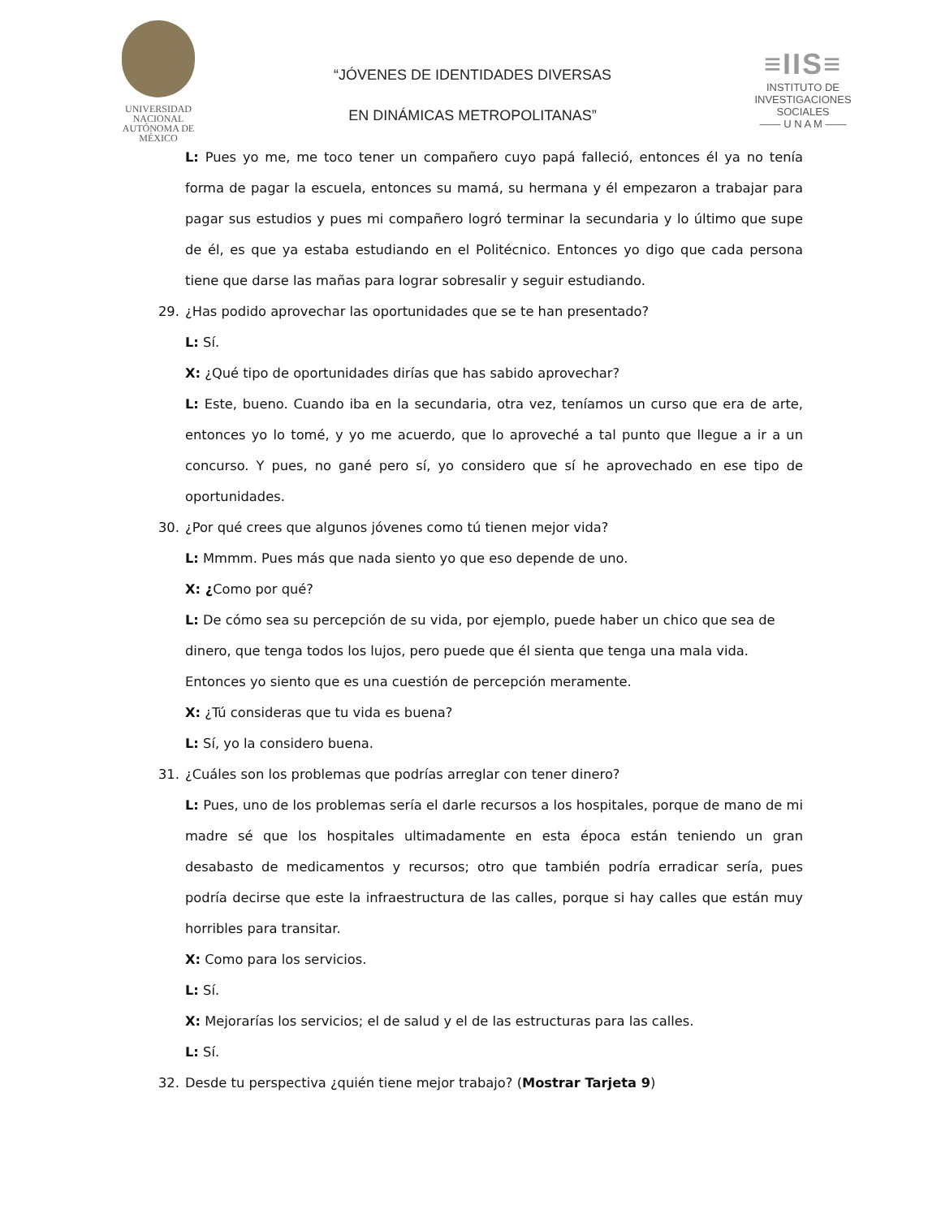UNIVERSIDAD NACIONAL
AUTÓNOMA DE
MÉXICO
“JÓVENES DE IDENTIDADES DIVERSAS
EN DINÁMICAS METROPOLITANAS”
≡IIS≡
INSTITUTO DE INVESTIGACIONES SOCIALES
—— U N A M ——
L: Pues yo me, me toco tener un compañero cuyo papá falleció, entonces él ya no tenía forma de pagar la escuela, entonces su mamá, su hermana y él empezaron a trabajar para pagar sus estudios y pues mi compañero logró terminar la secundaria y lo último que supe de él, es que ya estaba estudiando en el Politécnico. Entonces yo digo que cada persona tiene que darse las mañas para lograr sobresalir y seguir estudiando.
29. ¿Has podido aprovechar las oportunidades que se te han presentado?
L: Sí.
X: ¿Qué tipo de oportunidades dirías que has sabido aprovechar?
L: Este, bueno. Cuando iba en la secundaria, otra vez, teníamos un curso que era de arte, entonces yo lo tomé, y yo me acuerdo, que lo aproveché a tal punto que llegue a ir a un concurso. Y pues, no gané pero sí, yo considero que sí he aprovechado en ese tipo de oportunidades.
30. ¿Por qué crees que algunos jóvenes como tú tienen mejor vida?
L: Mmmm. Pues más que nada siento yo que eso depende de uno.
X: ¿Como por qué?
L: De cómo sea su percepción de su vida, por ejemplo, puede haber un chico que sea de dinero, que tenga todos los lujos, pero puede que él sienta que tenga una mala vida. Entonces yo siento que es una cuestión de percepción meramente.
X: ¿Tú consideras que tu vida es buena?
L: Sí, yo la considero buena.
31. ¿Cuáles son los problemas que podrías arreglar con tener dinero?
L: Pues, uno de los problemas sería el darle recursos a los hospitales, porque de mano de mi madre sé que los hospitales ultimadamente en esta época están teniendo un gran desabasto de medicamentos y recursos; otro que también podría erradicar sería, pues podría decirse que este la infraestructura de las calles, porque si hay calles que están muy horribles para transitar.
X: Como para los servicios.
L: Sí.
X: Mejorarías los servicios; el de salud y el de las estructuras para las calles.
L: Sí.
32. Desde tu perspectiva ¿quién tiene mejor trabajo? (Mostrar Tarjeta 9)